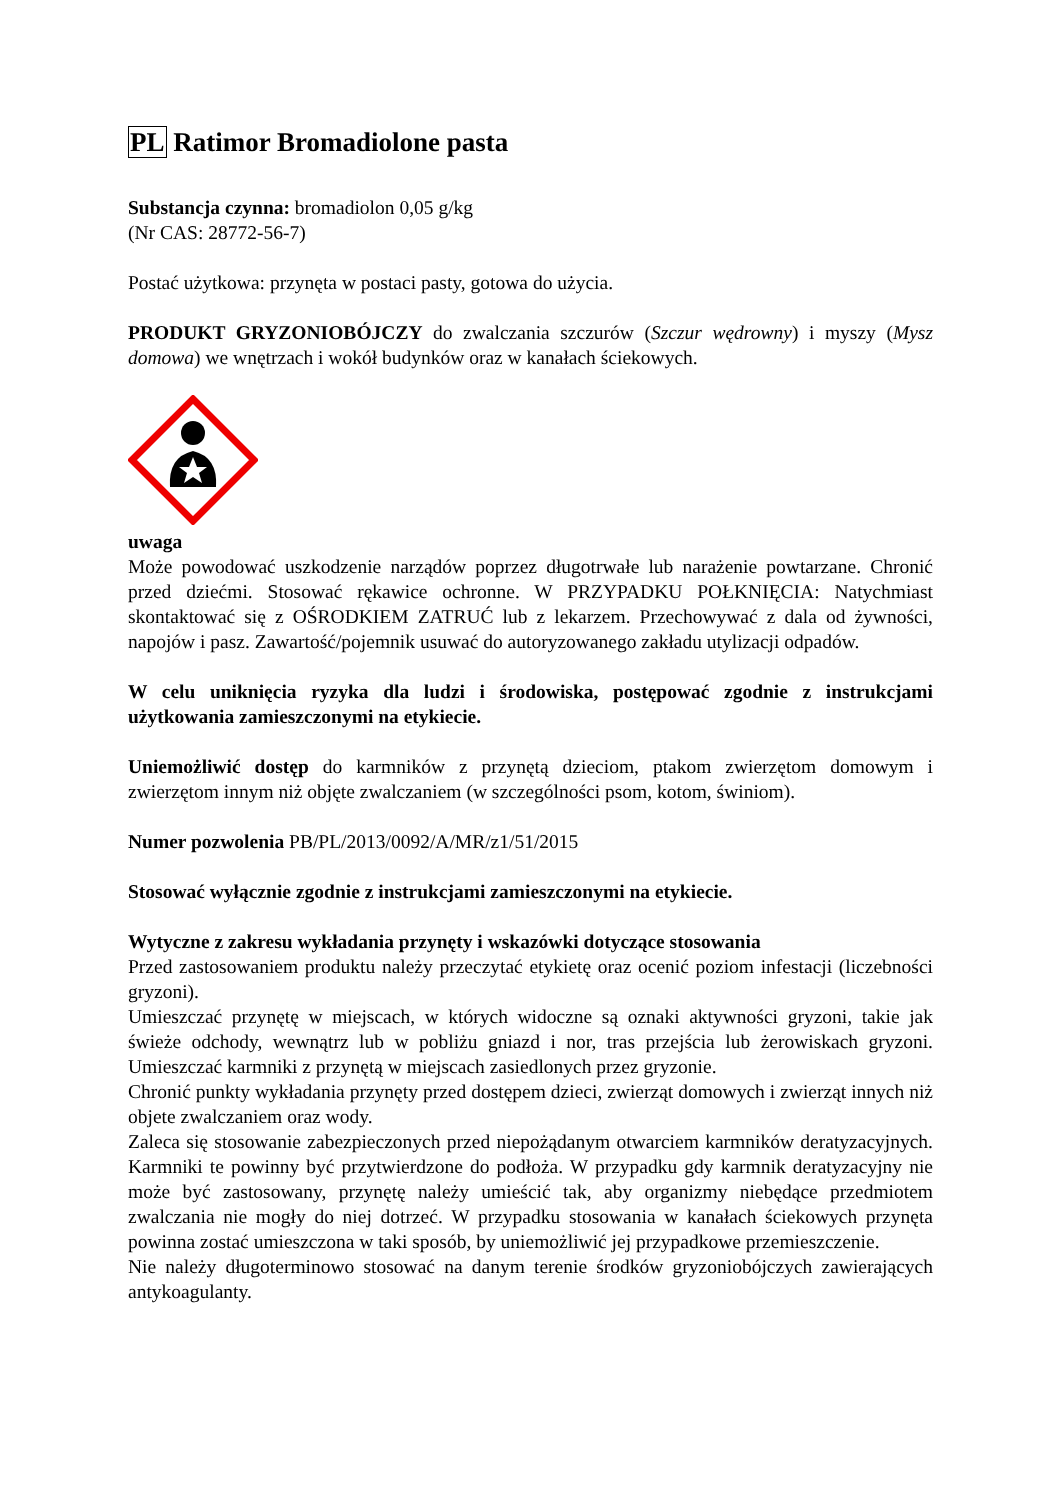PL Ratimor Bromadiolone pasta
Substancja czynna: bromadiolon 0,05 g/kg
(Nr CAS: 28772-56-7)
Postać użytkowa: przynęta w postaci pasty, gotowa do użycia.
PRODUKT GRYZONIOBÓJCZY do zwalczania szczurów (Szczur wędrowny) i myszy (Mysz domowa) we wnętrzach i wokół budynków oraz w kanałach ściekowych.
uwaga
Może powodować uszkodzenie narządów poprzez długotrwałe lub narażenie powtarzane. Chronić przed dziećmi. Stosować rękawice ochronne. W PRZYPADKU POŁKNIĘCIA: Natychmiast skontaktować się z OŚRODKIEM ZATRUĆ lub z lekarzem. Przechowywać z dala od żywności, napojów i pasz. Zawartość/pojemnik usuwać do autoryzowanego zakładu utylizacji odpadów.
W celu uniknięcia ryzyka dla ludzi i środowiska, postępować zgodnie z instrukcjami użytkowania zamieszczonymi na etykiecie.
Uniemożliwić dostęp do karmników z przynętą dzieciom, ptakom zwierzętom domowym i zwierzętom innym niż objęte zwalczaniem (w szczególności psom, kotom, świniom).
Numer pozwolenia PB/PL/2013/0092/A/MR/z1/51/2015
Stosować wyłącznie zgodnie z instrukcjami zamieszczonymi na etykiecie.
Wytyczne z zakresu wykładania przynęty i wskazówki dotyczące stosowania
Przed zastosowaniem produktu należy przeczytać etykietę oraz ocenić poziom infestacji (liczebności gryzoni).
Umieszczać przynętę w miejscach, w których widoczne są oznaki aktywności gryzoni, takie jak świeże odchody, wewnątrz lub w pobliżu gniazd i nor, tras przejścia lub żerowiskach gryzoni. Umieszczać karmniki z przynętą w miejscach zasiedlonych przez gryzonie.
Chronić punkty wykładania przynęty przed dostępem dzieci, zwierząt domowych i zwierząt innych niż objete zwalczaniem oraz wody.
Zaleca się stosowanie zabezpieczonych przed niepożądanym otwarciem karmników deratyzacyjnych. Karmniki te powinny być przytwierdzone do podłoża. W przypadku gdy karmnik deratyzacyjny nie może być zastosowany, przynętę należy umieścić tak, aby organizmy niebędące przedmiotem zwalczania nie mogły do niej dotrzeć. W przypadku stosowania w kanałach ściekowych przynęta powinna zostać umieszczona w taki sposób, by uniemożliwić jej przypadkowe przemieszczenie.
Nie należy długoterminowo stosować na danym terenie środków gryzoniobójczych zawierających antykoagulanty.